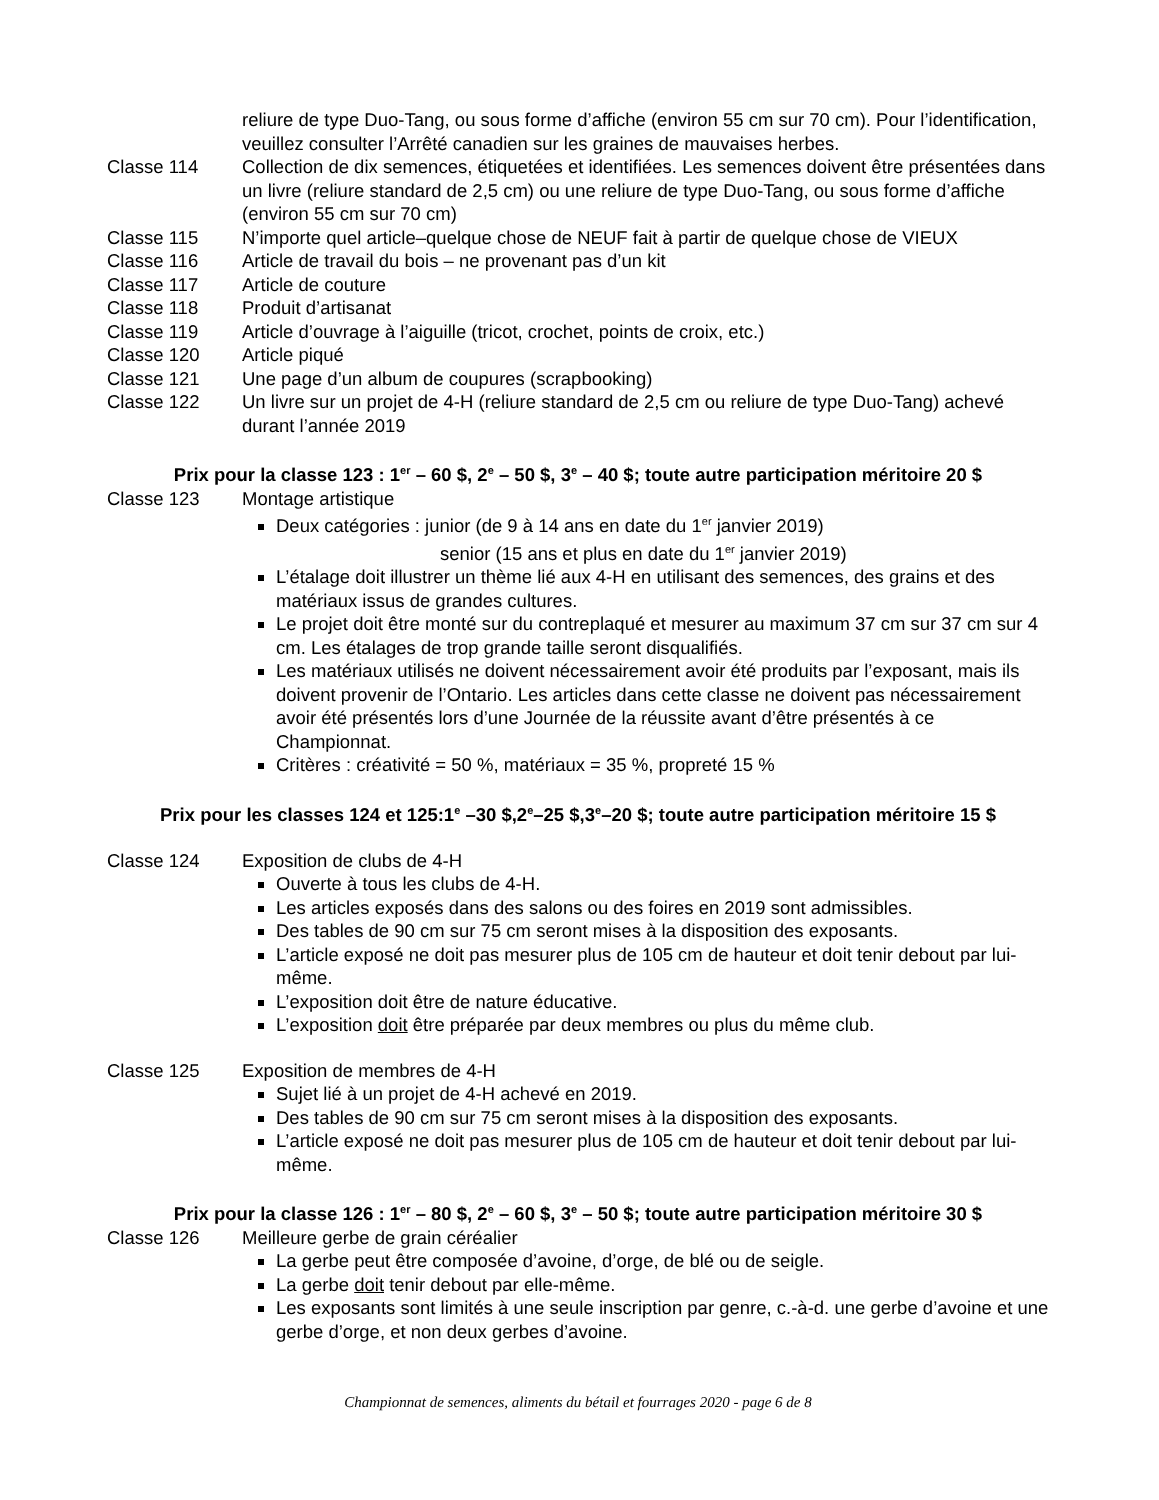reliure de type Duo-Tang, ou sous forme d’affiche (environ 55 cm sur 70 cm). Pour l’identification, veuillez consulter l’Arrêté canadien sur les graines de mauvaises herbes.
Classe 114 Collection de dix semences, étiquetées et identifiées. Les semences doivent être présentées dans un livre (reliure standard de 2,5 cm) ou une reliure de type Duo-Tang, ou sous forme d’affiche (environ 55 cm sur 70 cm)
Classe 115 N’importe quel article–quelque chose de NEUF fait à partir de quelque chose de VIEUX
Classe 116 Article de travail du bois – ne provenant pas d’un kit
Classe 117 Article de couture
Classe 118 Produit d’artisanat
Classe 119 Article d’ouvrage à l’aiguille (tricot, crochet, points de croix, etc.)
Classe 120 Article piqué
Classe 121 Une page d’un album de coupures (scrapbooking)
Classe 122 Un livre sur un projet de 4-H (reliure standard de 2,5 cm ou reliure de type Duo-Tang) achevé durant l’année 2019
Prix pour la classe 123 : 1<sup>er</sup> – 60 $, 2<sup>e</sup> – 50 $, 3<sup>e</sup> – 40 $; toute autre participation méritoire 20 $
Classe 123 Montage artistique
Deux catégories : junior (de 9 à 14 ans en date du 1<sup>er</sup> janvier 2019)
senior (15 ans et plus en date du 1<sup>er</sup> janvier 2019)
L’étalage doit illustrer un thème lié aux 4-H en utilisant des semences, des grains et des matériaux issus de grandes cultures.
Le projet doit être monté sur du contreplaqué et mesurer au maximum 37 cm sur 37 cm sur 4 cm. Les étalages de trop grande taille seront disqualifiés.
Les matériaux utilisés ne doivent nécessairement avoir été produits par l’exposant, mais ils doivent provenir de l’Ontario. Les articles dans cette classe ne doivent pas nécessairement avoir été présentés lors d’une Journée de la réussite avant d’être présentés à ce Championnat.
Critères : créativité = 50 %, matériaux = 35 %, propreté 15 %
Prix pour les classes 124 et 125:1<sup>e</sup> –30 $,2<sup>e</sup>–25 $,3<sup>e</sup>–20 $; toute autre participation méritoire 15 $
Classe 124 Exposition de clubs de 4-H
Ouverte à tous les clubs de 4-H.
Les articles exposés dans des salons ou des foires en 2019 sont admissibles.
Des tables de 90 cm sur 75 cm seront mises à la disposition des exposants.
L’article exposé ne doit pas mesurer plus de 105 cm de hauteur et doit tenir debout par lui-même.
L’exposition doit être de nature éducative.
L’exposition doit être préparée par deux membres ou plus du même club.
Classe 125 Exposition de membres de 4-H
Sujet lié à un projet de 4-H achevé en 2019.
Des tables de 90 cm sur 75 cm seront mises à la disposition des exposants.
L’article exposé ne doit pas mesurer plus de 105 cm de hauteur et doit tenir debout par lui-même.
Prix pour la classe 126 : 1<sup>er</sup> – 80 $, 2<sup>e</sup> – 60 $, 3<sup>e</sup> – 50 $; toute autre participation méritoire 30 $
Classe 126 Meilleure gerbe de grain céréalier
La gerbe peut être composée d’avoine, d’orge, de blé ou de seigle.
La gerbe doit tenir debout par elle-même.
Les exposants sont limités à une seule inscription par genre, c.-à-d. une gerbe d’avoine et une gerbe d’orge, et non deux gerbes d’avoine.
Championnat de semences, aliments du bétail et fourrages 2020 - page 6 de 8